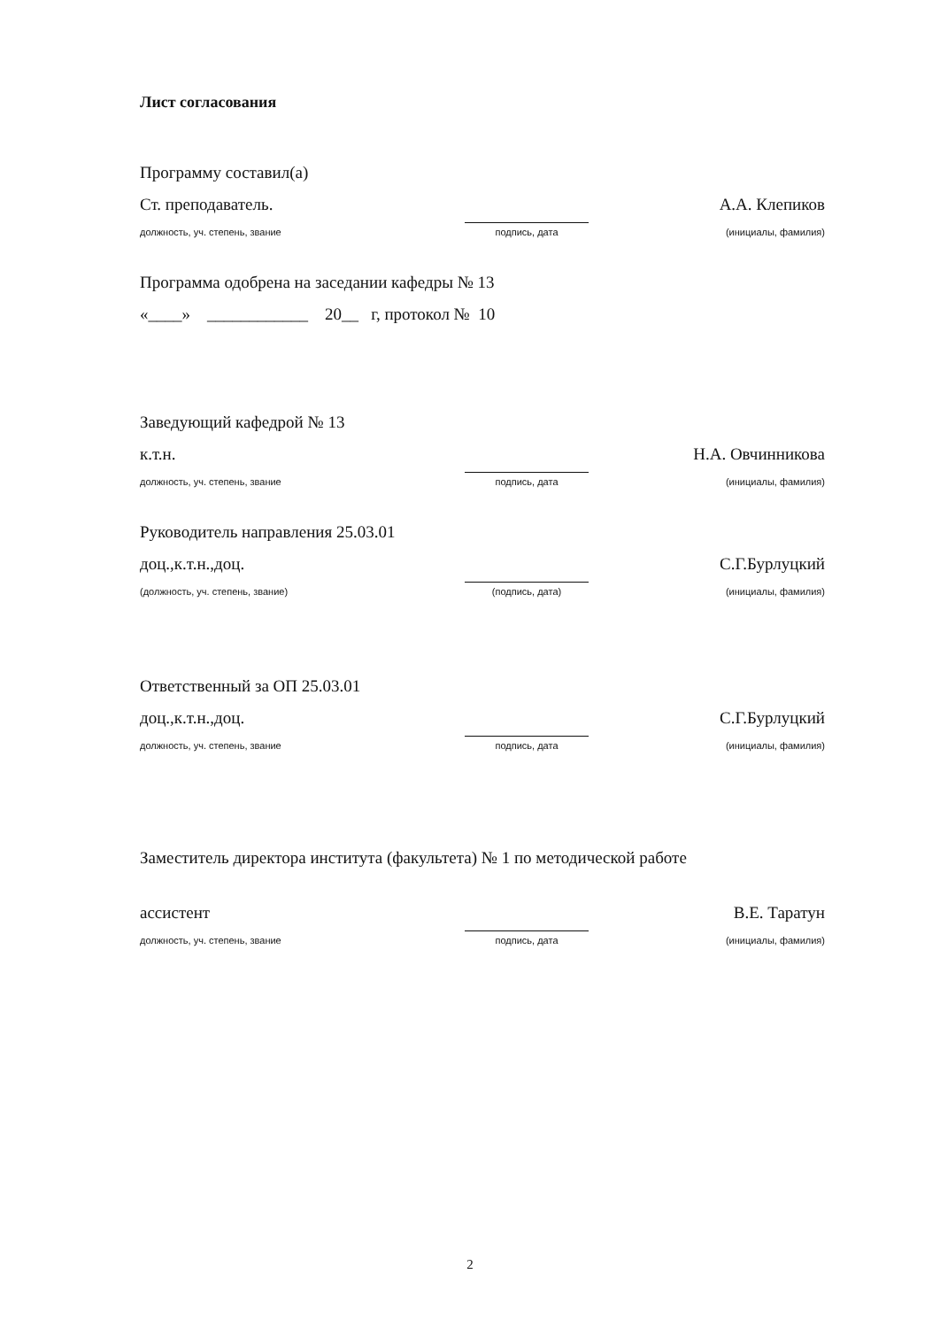Лист согласования
Программу составил(а)
Ст. преподаватель.
А.А. Клепиков
должность, уч. степень, звание
подпись, дата
(инициалы, фамилия)
Программа одобрена на заседании кафедры № 13
«____» ____________ 20__ г, протокол № 10
Заведующий кафедрой № 13
к.т.н.
Н.А. Овчинникова
должность, уч. степень, звание
подпись, дата
(инициалы, фамилия)
Руководитель направления 25.03.01
доц.,к.т.н.,доц.
С.Г.Бурлуцкий
(должность, уч. степень, звание)
(подпись, дата)
(инициалы, фамилия)
Ответственный за ОП 25.03.01
доц.,к.т.н.,доц.
С.Г.Бурлуцкий
должность, уч. степень, звание
подпись, дата
(инициалы, фамилия)
Заместитель директора института (факультета) № 1 по методической работе
ассистент
В.Е. Таратун
должность, уч. степень, звание
подпись, дата
(инициалы, фамилия)
2